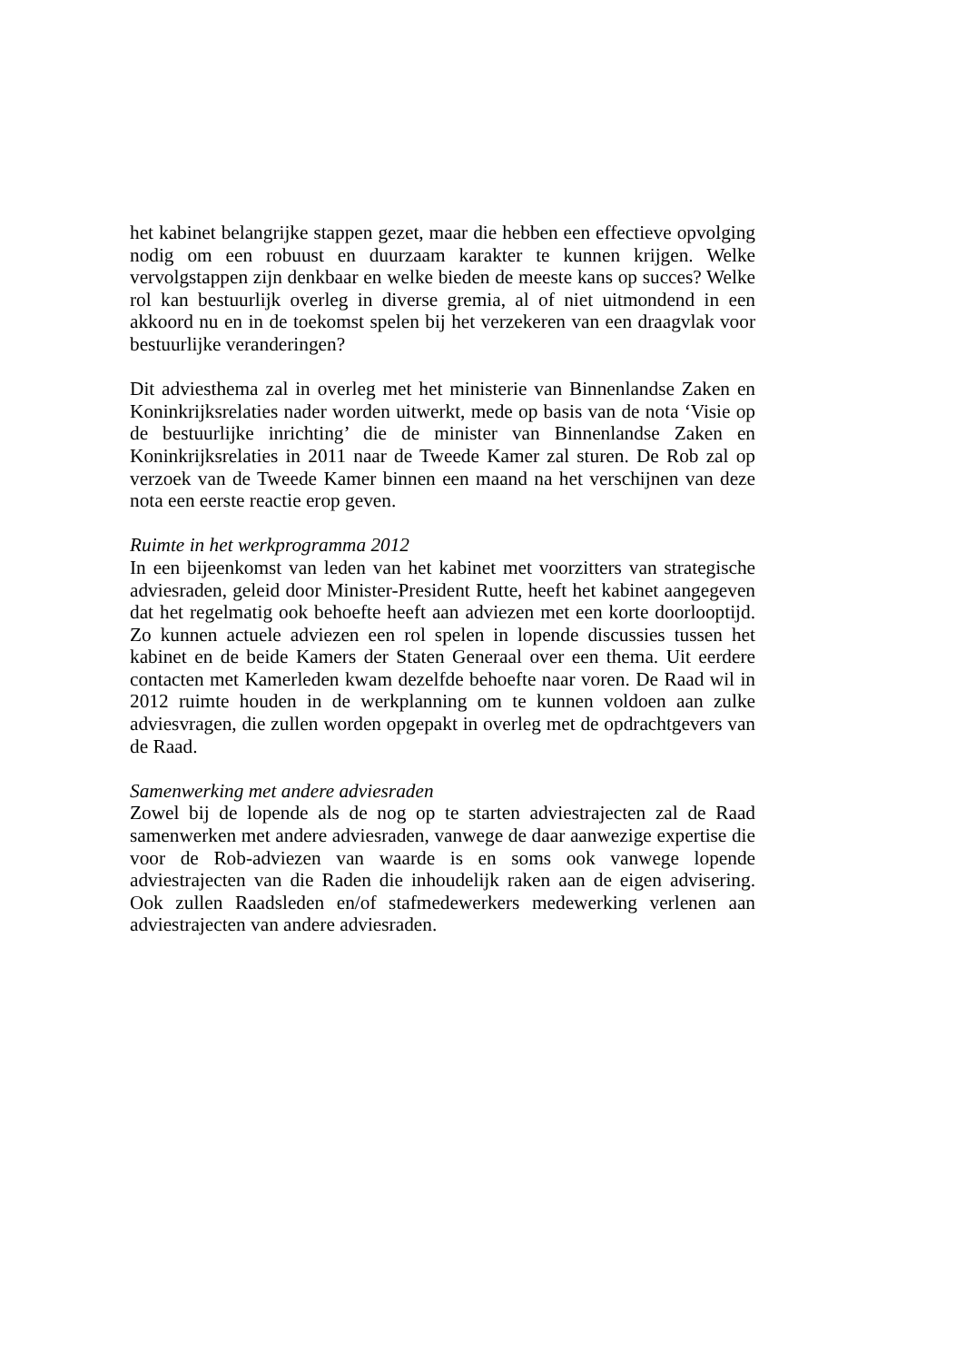het kabinet belangrijke stappen gezet, maar die hebben een effectieve opvolging nodig om een robuust en duurzaam karakter te kunnen krijgen. Welke vervolgstappen zijn denkbaar en welke bieden de meeste kans op succes? Welke rol kan bestuurlijk overleg in diverse gremia, al of niet uitmondend in een akkoord nu en in de toekomst spelen bij het verzekeren van een draagvlak voor bestuurlijke veranderingen?
Dit adviesthema zal in overleg met het ministerie van Binnenlandse Zaken en Koninkrijksrelaties nader worden uitwerkt, mede op basis van de nota ‘Visie op de bestuurlijke inrichting’ die de minister van Binnenlandse Zaken en Koninkrijksrelaties in 2011 naar de Tweede Kamer zal sturen. De Rob zal op verzoek van de Tweede Kamer binnen een maand na het verschijnen van deze nota een eerste reactie erop geven.
Ruimte in het werkprogramma 2012
In een bijeenkomst van leden van het kabinet met voorzitters van strategische adviesraden, geleid door Minister-President Rutte, heeft het kabinet aangegeven dat het regelmatig ook behoefte heeft aan adviezen met een korte doorlooptijd. Zo kunnen actuele adviezen een rol spelen in lopende discussies tussen het kabinet en de beide Kamers der Staten Generaal over een thema. Uit eerdere contacten met Kamerleden kwam dezelfde behoefte naar voren. De Raad wil in 2012 ruimte houden in de werkplanning om te kunnen voldoen aan zulke adviesvragen, die zullen worden opgepakt in overleg met de opdrachtgevers van de Raad.
Samenwerking met andere adviesraden
Zowel bij de lopende als de nog op te starten adviestrajecten zal de Raad samenwerken met andere adviesraden, vanwege de daar aanwezige expertise die voor de Rob-adviezen van waarde is en soms ook vanwege lopende adviestrajecten van die Raden die inhoudelijk raken aan de eigen advisering. Ook zullen Raadsleden en/of stafmedewerkers medewerking verlenen aan adviestrajecten van andere adviesraden.